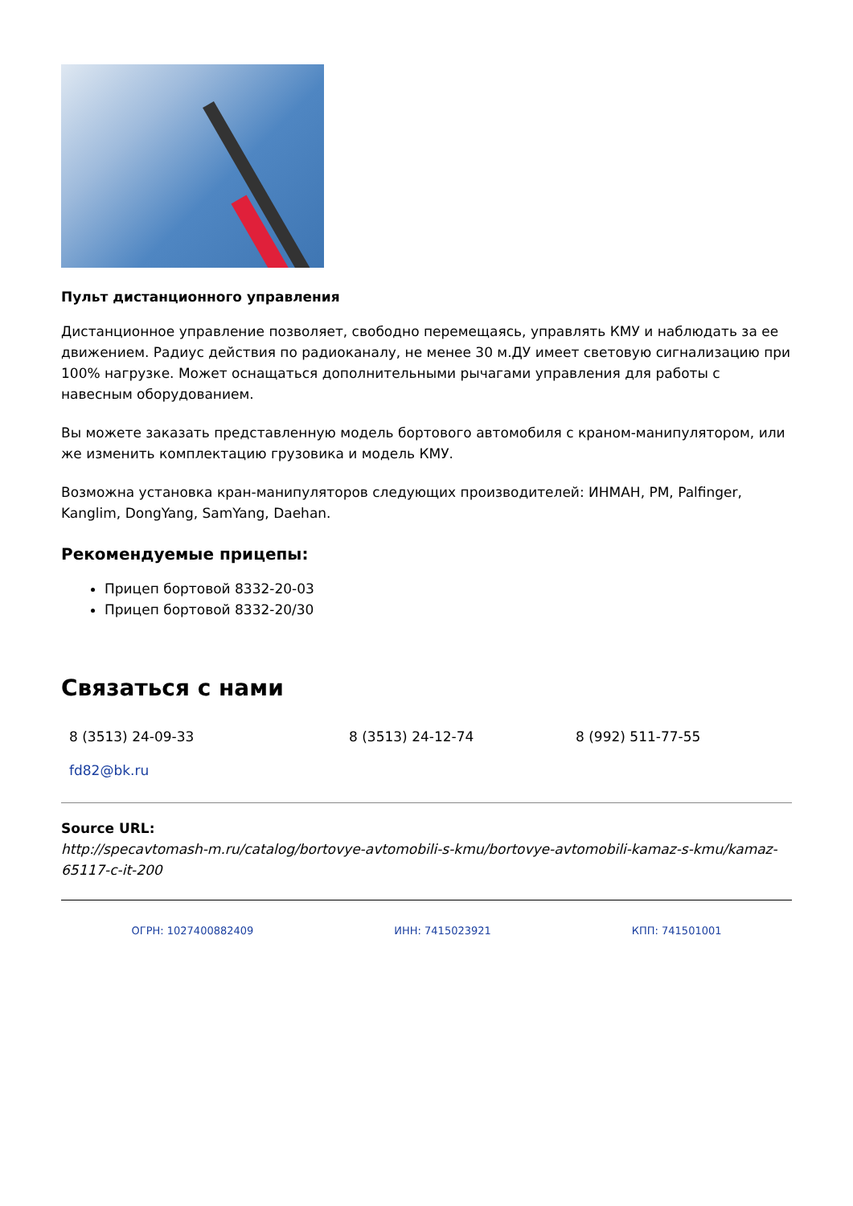Пульт дистанционного управления
Дистанционное управление позволяет, свободно перемещаясь, управлять КМУ и наблюдать за ее движением. Радиус действия по радиоканалу, не менее 30 м.ДУ имеет световую сигнализацию при 100% нагрузке. Может оснащаться дополнительными рычагами управления для работы с навесным оборудованием.
Вы можете заказать представленную модель бортового автомобиля с краном-манипулятором, или же изменить комплектацию грузовика и модель КМУ.
Возможна установка кран-манипуляторов следующих производителей: ИНМАН, PM, Palfinger, Kanglim, DongYang, SamYang, Daehan.
Рекомендуемые прицепы:
Прицеп бортовой 8332-20-03
Прицеп бортовой 8332-20/30
Связаться с нами
8 (3513) 24-09-33 8 (3513) 24-12-74 8 (992) 511-77-55
fd82@bk.ru
Source URL:
http://specavtomash-m.ru/catalog/bortovye-avtomobili-s-kmu/bortovye-avtomobili-kamaz-s-kmu/kamaz-65117-c-it-200
ОГРН: 1027400882409 ИНН: 7415023921 КПП: 741501001